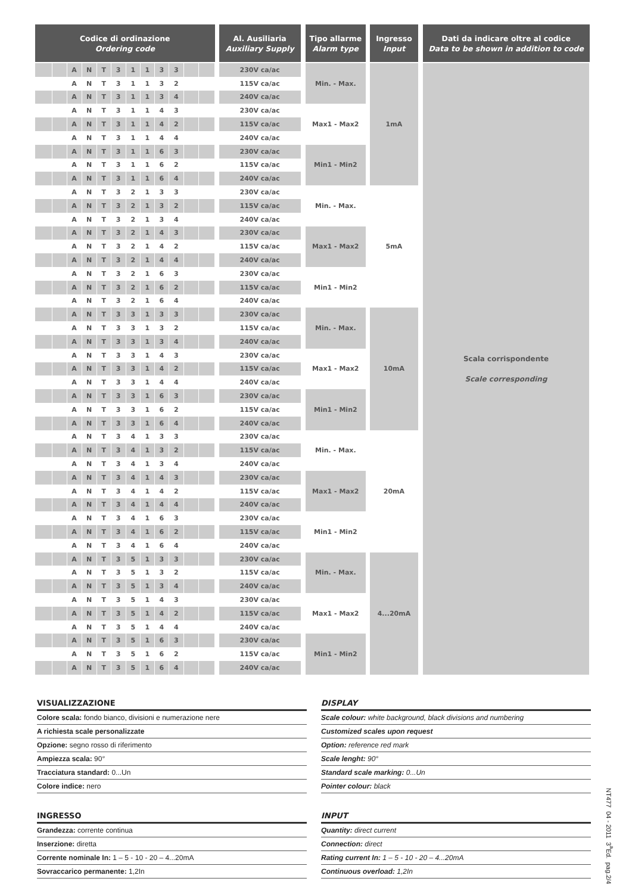| Codice di ordinazione Ordering code | | | | | | | | | | | | | Al. Ausiliaria Auxiliary Supply | | Tipo allarme Alarm type | | Ingresso Input | | Dati da indicare oltre al codice Data to be shown in addition to code |
| --- | --- | --- | --- | --- | --- | --- | --- | --- | --- | --- | --- | --- | --- | --- | --- | --- | --- | --- | --- |
| | | A | N | T | 3 | 1 | 1 | 3 | 3 | | | | 230V ca/ac | | Min. - Max. | | 1mA | | Scala corrispondente Scale corresponding |
| | | A | N | T | 3 | 1 | 1 | 3 | 2 | | | | 115V ca/ac | | | | | | |
| | | A | N | T | 3 | 1 | 1 | 3 | 4 | | | | 240V ca/ac | | | | | | |
| | | A | N | T | 3 | 1 | 1 | 4 | 3 | | | | 230V ca/ac | | Max1 - Max2 | | | | |
| | | A | N | T | 3 | 1 | 1 | 4 | 2 | | | | 115V ca/ac | | | | | | |
| | | A | N | T | 3 | 1 | 1 | 4 | 4 | | | | 240V ca/ac | | | | | | |
| | | A | N | T | 3 | 1 | 1 | 6 | 3 | | | | 230V ca/ac | | Min1 - Min2 | | | | |
| | | A | N | T | 3 | 1 | 1 | 6 | 2 | | | | 115V ca/ac | | | | | | |
| | | A | N | T | 3 | 1 | 1 | 6 | 4 | | | | 240V ca/ac | | | | | | |
| | | A | N | T | 3 | 2 | 1 | 3 | 3 | | | | 230V ca/ac | | Min. - Max. | | 5mA | | |
| | | A | N | T | 3 | 2 | 1 | 3 | 2 | | | | 115V ca/ac | | | | | | |
| | | A | N | T | 3 | 2 | 1 | 3 | 4 | | | | 240V ca/ac | | | | | | |
| | | A | N | T | 3 | 2 | 1 | 4 | 3 | | | | 230V ca/ac | | Max1 - Max2 | | | | |
| | | A | N | T | 3 | 2 | 1 | 4 | 2 | | | | 115V ca/ac | | | | | | |
| | | A | N | T | 3 | 2 | 1 | 4 | 4 | | | | 240V ca/ac | | | | | | |
| | | A | N | T | 3 | 2 | 1 | 6 | 3 | | | | 230V ca/ac | | Min1 - Min2 | | | | |
| | | A | N | T | 3 | 2 | 1 | 6 | 2 | | | | 115V ca/ac | | | | | | |
| | | A | N | T | 3 | 2 | 1 | 6 | 4 | | | | 240V ca/ac | | | | | | |
| | | A | N | T | 3 | 3 | 1 | 3 | 3 | | | | 230V ca/ac | | Min. - Max. | | 10mA | | |
| | | A | N | T | 3 | 3 | 1 | 3 | 2 | | | | 115V ca/ac | | | | | | |
| | | A | N | T | 3 | 3 | 1 | 3 | 4 | | | | 240V ca/ac | | | | | | |
| | | A | N | T | 3 | 3 | 1 | 4 | 3 | | | | 230V ca/ac | | Max1 - Max2 | | | | |
| | | A | N | T | 3 | 3 | 1 | 4 | 2 | | | | 115V ca/ac | | | | | | |
| | | A | N | T | 3 | 3 | 1 | 4 | 4 | | | | 240V ca/ac | | | | | | |
| | | A | N | T | 3 | 3 | 1 | 6 | 3 | | | | 230V ca/ac | | Min1 - Min2 | | | | |
| | | A | N | T | 3 | 3 | 1 | 6 | 2 | | | | 115V ca/ac | | | | | | |
| | | A | N | T | 3 | 3 | 1 | 6 | 4 | | | | 240V ca/ac | | | | | | |
| | | A | N | T | 3 | 4 | 1 | 3 | 3 | | | | 230V ca/ac | | Min. - Max. | | 20mA | | |
| | | A | N | T | 3 | 4 | 1 | 3 | 2 | | | | 115V ca/ac | | | | | | |
| | | A | N | T | 3 | 4 | 1 | 3 | 4 | | | | 240V ca/ac | | | | | | |
| | | A | N | T | 3 | 4 | 1 | 4 | 3 | | | | 230V ca/ac | | Max1 - Max2 | | | | |
| | | A | N | T | 3 | 4 | 1 | 4 | 2 | | | | 115V ca/ac | | | | | | |
| | | A | N | T | 3 | 4 | 1 | 4 | 4 | | | | 240V ca/ac | | | | | | |
| | | A | N | T | 3 | 4 | 1 | 6 | 3 | | | | 230V ca/ac | | Min1 - Min2 | | | | |
| | | A | N | T | 3 | 4 | 1 | 6 | 2 | | | | 115V ca/ac | | | | | | |
| | | A | N | T | 3 | 4 | 1 | 6 | 4 | | | | 240V ca/ac | | | | | | |
| | | A | N | T | 3 | 5 | 1 | 3 | 3 | | | | 230V ca/ac | | Min. - Max. | | 4...20mA | | |
| | | A | N | T | 3 | 5 | 1 | 3 | 2 | | | | 115V ca/ac | | | | | | |
| | | A | N | T | 3 | 5 | 1 | 3 | 4 | | | | 240V ca/ac | | | | | | |
| | | A | N | T | 3 | 5 | 1 | 4 | 3 | | | | 230V ca/ac | | Max1 - Max2 | | | | |
| | | A | N | T | 3 | 5 | 1 | 4 | 2 | | | | 115V ca/ac | | | | | | |
| | | A | N | T | 3 | 5 | 1 | 4 | 4 | | | | 240V ca/ac | | | | | | |
| | | A | N | T | 3 | 5 | 1 | 6 | 3 | | | | 230V ca/ac | | Min1 - Min2 | | | | |
| | | A | N | T | 3 | 5 | 1 | 6 | 2 | | | | 115V ca/ac | | | | | | |
| | | A | N | T | 3 | 5 | 1 | 6 | 4 | | | | 240V ca/ac | | | | | | |
VISUALIZZAZIONE
Colore scala: fondo bianco, divisioni e numerazione nere
A richiesta scale personalizzate
Opzione: segno rosso di riferimento
Ampiezza scala: 90°
Tracciatura standard: 0...Un
Colore indice: nero
INGRESSO
Grandezza: corrente continua
Inserzione: diretta
Corrente nominale In: 1 – 5 - 10 - 20 – 4...20mA
Sovraccarico permanente: 1,2In
DISPLAY
Scale colour: white background, black divisions and numbering
Customized scales upon request
Option: reference red mark
Scale lenght: 90°
Standard scale marking: 0...Un
Pointer colour: black
INPUT
Quantity: direct current
Connection: direct
Rating current In: 1 – 5 - 10 - 20 – 4...20mA
Continuous overload: 1,2In
NT477 04 - 2011 3<sup>a</sup>Ed. pag.2/4